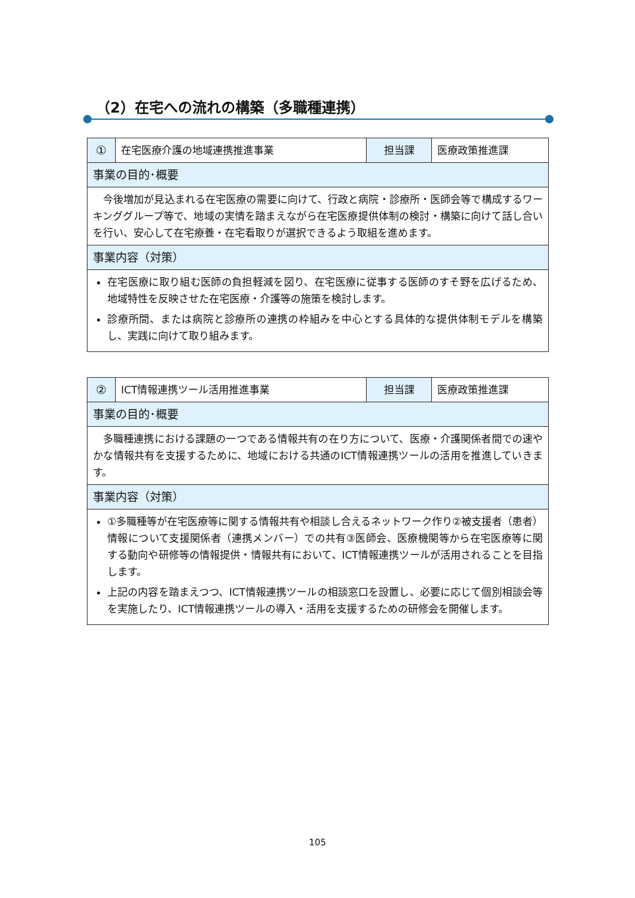（2）在宅への流れの構築（多職種連携）
| ① | 在宅医療介護の地域連携推進事業 | 担当課 | 医療政策推進課 |
| 事業の目的･概要 | | | |
| 今後増加が見込まれる在宅医療の需要に向けて、行政と病院・診療所・医師会等で構成するワーキンググループ等で、地域の実情を踏まえながら在宅医療提供体制の検討・構築に向けて話し合いを行い、安心して在宅療養・在宅看取りが選択できるよう取組を進めます。 | | | |
| 事業内容（対策） | | | |
| 在宅医療に取り組む医師の負担軽減を図り、在宅医療に従事する医師のすそ野を広げるため、地域特性を反映させた在宅医療・介護等の施策を検討します。 診療所間、または病院と診療所の連携の枠組みを中心とする具体的な提供体制モデルを構築し、実践に向けて取り組みます。 | | | |
| ② | ICT情報連携ツール活用推進事業 | 担当課 | 医療政策推進課 |
| 事業の目的･概要 | | | |
| 多職種連携における課題の一つである情報共有の在り方について、医療・介護関係者間での速やかな情報共有を支援するために、地域における共通のICT情報連携ツールの活用を推進していきます。 | | | |
| 事業内容（対策） | | | |
| ①多職種等が在宅医療等に関する情報共有や相談し合えるネットワーク作り②被支援者（患者）情報について支援関係者（連携メンバー）での共有③医師会、医療機関等から在宅医療等に関する動向や研修等の情報提供・情報共有において、ICT情報連携ツールが活用されることを目指します。 上記の内容を踏まえつつ、ICT情報連携ツールの相談窓口を設置し、必要に応じて個別相談会等を実施したり、ICT情報連携ツールの導入・活用を支援するための研修会を開催します。 | | | |
105